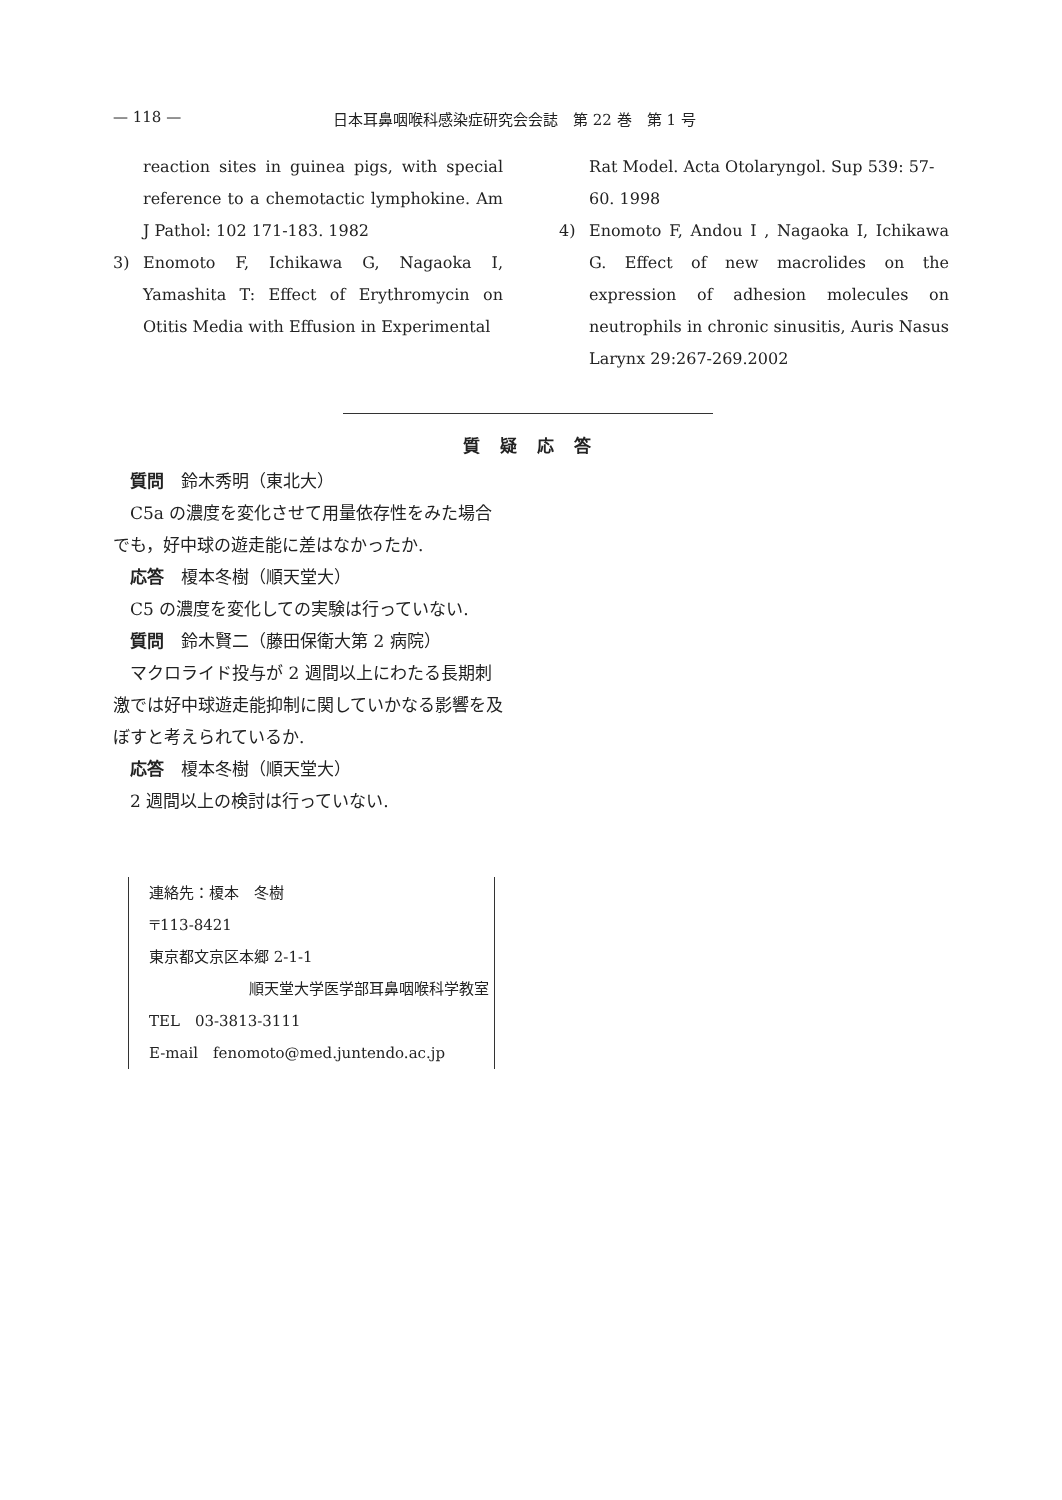— 118 — 日本耳鼻咽喉科感染症研究会会誌　第 22 巻　第 1 号
reaction sites in guinea pigs, with special reference to a chemotactic lymphokine. Am J Pathol: 102 171-183. 1982
3) Enomoto F, Ichikawa G, Nagaoka I, Yamashita T: Effect of Erythromycin on Otitis Media with Effusion in Experimental
Rat Model. Acta Otolaryngol. Sup 539: 57-60. 1998
4) Enomoto F, Andou I , Nagaoka I, Ichikawa G. Effect of new macrolides on the expression of adhesion molecules on neutrophils in chronic sinusitis, Auris Nasus Larynx 29:267-269.2002
質疑応答
質問　鈴木秀明（東北大）
C5a の濃度を変化させて用量依存性をみた場合でも，好中球の遊走能に差はなかったか.
応答　榎本冬樹（順天堂大）
C5 の濃度を変化しての実験は行っていない.
質問　鈴木賢二（藤田保衛大第 2 病院）
マクロライド投与が 2 週間以上にわたる長期刺激では好中球遊走能抑制に関していかなる影響を及ぼすと考えられているか.
応答　榎本冬樹（順天堂大）
2 週間以上の検討は行っていない.
連絡先：榎本　冬樹
〒113-8421
東京都文京区本郷 2-1-1
順天堂大学医学部耳鼻咽喉科学教室
TEL　03-3813-3111
E-mail　fenomoto@med.juntendo.ac.jp